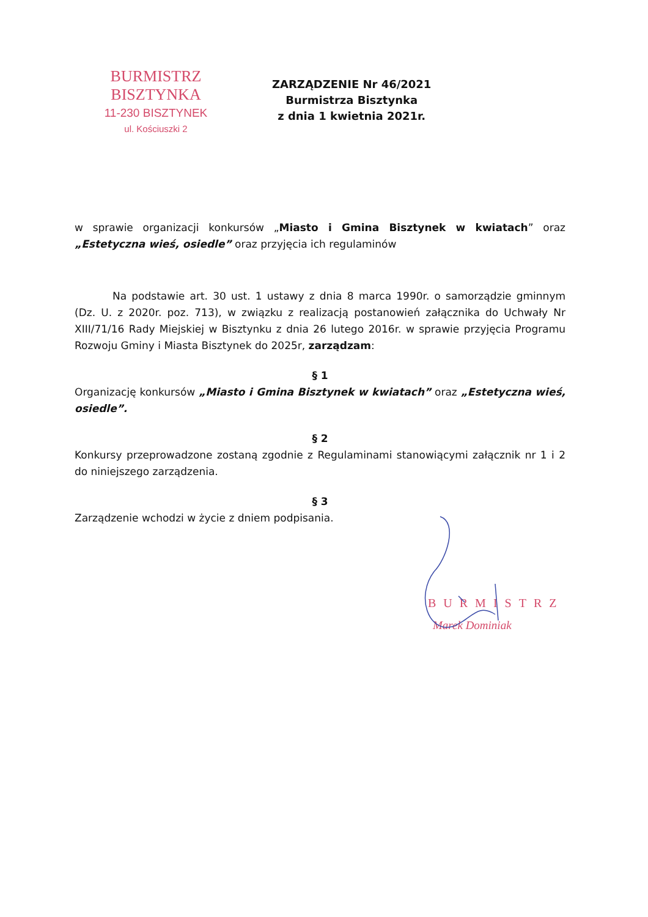BURMISTRZ BISZTYNKA
11-230 BISZTYNEK
ul. Kościuszki 2
ZARZĄDZENIE Nr 46/2021
Burmistrza Bisztynka
z dnia 1 kwietnia 2021r.
w sprawie organizacji konkursów „Miasto i Gmina Bisztynek w kwiatach” oraz „Estetyczna wieś, osiedle” oraz przyjęcia ich regulaminów
Na podstawie art. 30 ust. 1 ustawy z dnia 8 marca 1990r. o samorządzie gminnym (Dz. U. z 2020r. poz. 713), w związku z realizacją postanowień załącznika do Uchwały Nr XIII/71/16 Rady Miejskiej w Bisztynku z dnia 26 lutego 2016r. w sprawie przyjęcia Programu Rozwoju Gminy i Miasta Bisztynek do 2025r, zarządzam:
§ 1
Organizację konkursów „Miasto i Gmina Bisztynek w kwiatach” oraz „Estetyczna wieś, osiedle”.
§ 2
Konkursy przeprowadzone zostaną zgodnie z Regulaminami stanowiącymi załącznik nr 1 i 2 do niniejszego zarządzenia.
§ 3
Zarządzenie wchodzi w życie z dniem podpisania.
BURMISTRZ
Marek Dominiak